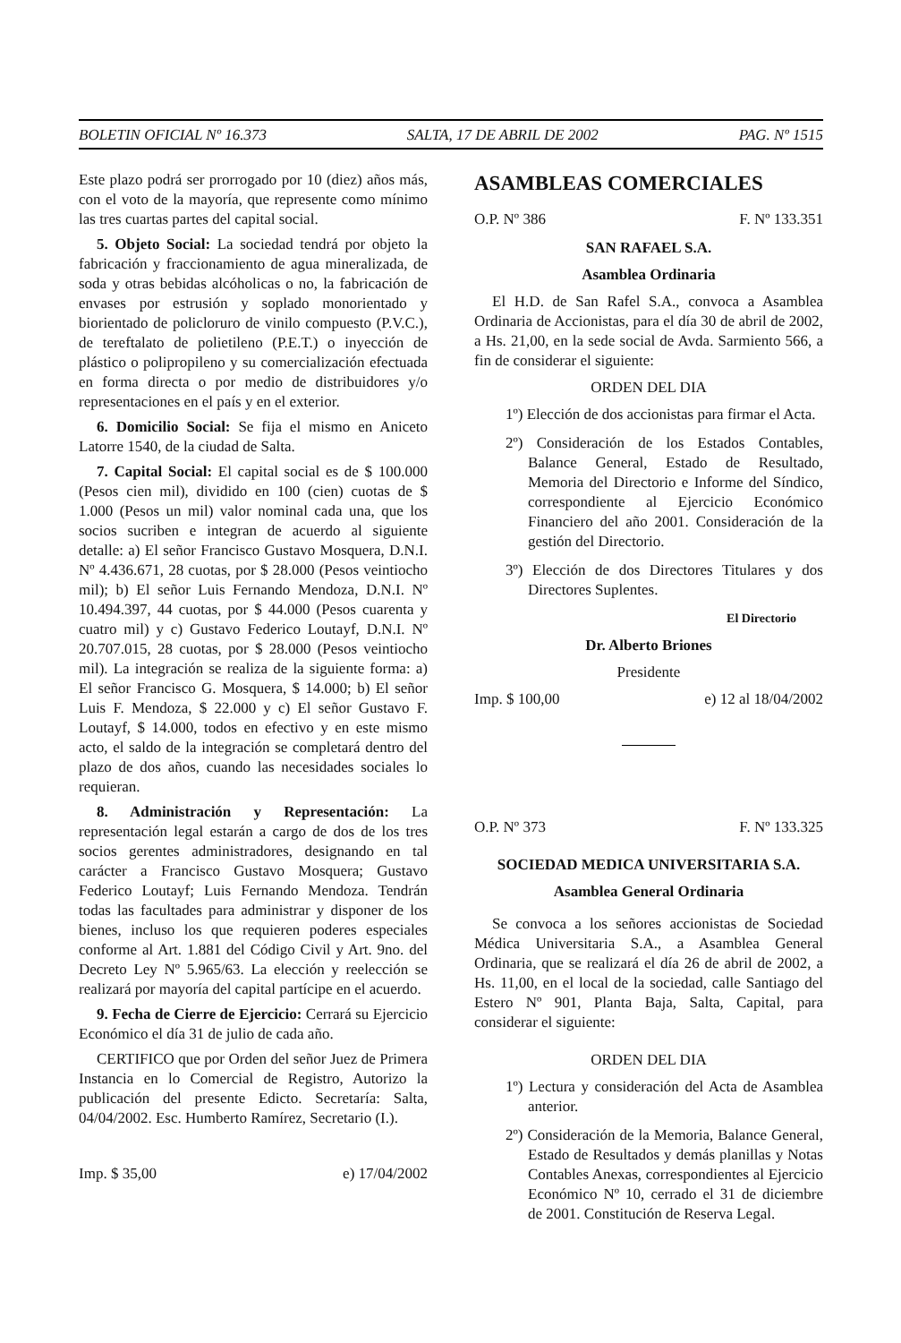BOLETIN OFICIAL Nº 16.373 SALTA, 17 DE ABRIL DE 2002 PAG. Nº 1515
Este plazo podrá ser prorrogado por 10 (diez) años más, con el voto de la mayoría, que represente como mínimo las tres cuartas partes del capital social.
5. Objeto Social: La sociedad tendrá por objeto la fabricación y fraccionamiento de agua mineralizada, de soda y otras bebidas alcóholicas o no, la fabricación de envases por estrusión y soplado monorientado y biorientado de policloruro de vinilo compuesto (P.V.C.), de tereftalato de polietileno (P.E.T.) o inyección de plástico o polipropileno y su comercialización efectuada en forma directa o por medio de distribuidores y/o representaciones en el país y en el exterior.
6. Domicilio Social: Se fija el mismo en Aniceto Latorre 1540, de la ciudad de Salta.
7. Capital Social: El capital social es de $ 100.000 (Pesos cien mil), dividido en 100 (cien) cuotas de $ 1.000 (Pesos un mil) valor nominal cada una, que los socios sucriben e integran de acuerdo al siguiente detalle: a) El señor Francisco Gustavo Mosquera, D.N.I. Nº 4.436.671, 28 cuotas, por $ 28.000 (Pesos veintiocho mil); b) El señor Luis Fernando Mendoza, D.N.I. Nº 10.494.397, 44 cuotas, por $ 44.000 (Pesos cuarenta y cuatro mil) y c) Gustavo Federico Loutayf, D.N.I. Nº 20.707.015, 28 cuotas, por $ 28.000 (Pesos veintiocho mil). La integración se realiza de la siguiente forma: a) El señor Francisco G. Mosquera, $ 14.000; b) El señor Luis F. Mendoza, $ 22.000 y c) El señor Gustavo F. Loutayf, $ 14.000, todos en efectivo y en este mismo acto, el saldo de la integración se completará dentro del plazo de dos años, cuando las necesidades sociales lo requieran.
8. Administración y Representación: La representación legal estarán a cargo de dos de los tres socios gerentes administradores, designando en tal carácter a Francisco Gustavo Mosquera; Gustavo Federico Loutayf; Luis Fernando Mendoza. Tendrán todas las facultades para administrar y disponer de los bienes, incluso los que requieren poderes especiales conforme al Art. 1.881 del Código Civil y Art. 9no. del Decreto Ley Nº 5.965/63. La elección y reelección se realizará por mayoría del capital partícipe en el acuerdo.
9. Fecha de Cierre de Ejercicio: Cerrará su Ejercicio Económico el día 31 de julio de cada año.
CERTIFICO que por Orden del señor Juez de Primera Instancia en lo Comercial de Registro, Autorizo la publicación del presente Edicto. Secretaría: Salta, 04/04/2002. Esc. Humberto Ramírez, Secretario (I.).
Imp. $ 35,00 e) 17/04/2002
ASAMBLEAS COMERCIALES
O.P. Nº 386 F. Nº 133.351
SAN RAFAEL S.A.
Asamblea Ordinaria
El H.D. de San Rafel S.A., convoca a Asamblea Ordinaria de Accionistas, para el día 30 de abril de 2002, a Hs. 21,00, en la sede social de Avda. Sarmiento 566, a fin de considerar el siguiente:
ORDEN DEL DIA
1º) Elección de dos accionistas para firmar el Acta.
2º) Consideración de los Estados Contables, Balance General, Estado de Resultado, Memoria del Directorio e Informe del Síndico, correspondiente al Ejercicio Económico Financiero del año 2001. Consideración de la gestión del Directorio.
3º) Elección de dos Directores Titulares y dos Directores Suplentes.
El Directorio
Dr. Alberto Briones
Presidente
Imp. $ 100,00 e) 12 al 18/04/2002
O.P. Nº 373 F. Nº 133.325
SOCIEDAD MEDICA UNIVERSITARIA S.A.
Asamblea General Ordinaria
Se convoca a los señores accionistas de Sociedad Médica Universitaria S.A., a Asamblea General Ordinaria, que se realizará el día 26 de abril de 2002, a Hs. 11,00, en el local de la sociedad, calle Santiago del Estero Nº 901, Planta Baja, Salta, Capital, para considerar el siguiente:
ORDEN DEL DIA
1º) Lectura y consideración del Acta de Asamblea anterior.
2º) Consideración de la Memoria, Balance General, Estado de Resultados y demás planillas y Notas Contables Anexas, correspondientes al Ejercicio Económico Nº 10, cerrado el 31 de diciembre de 2001. Constitución de Reserva Legal.